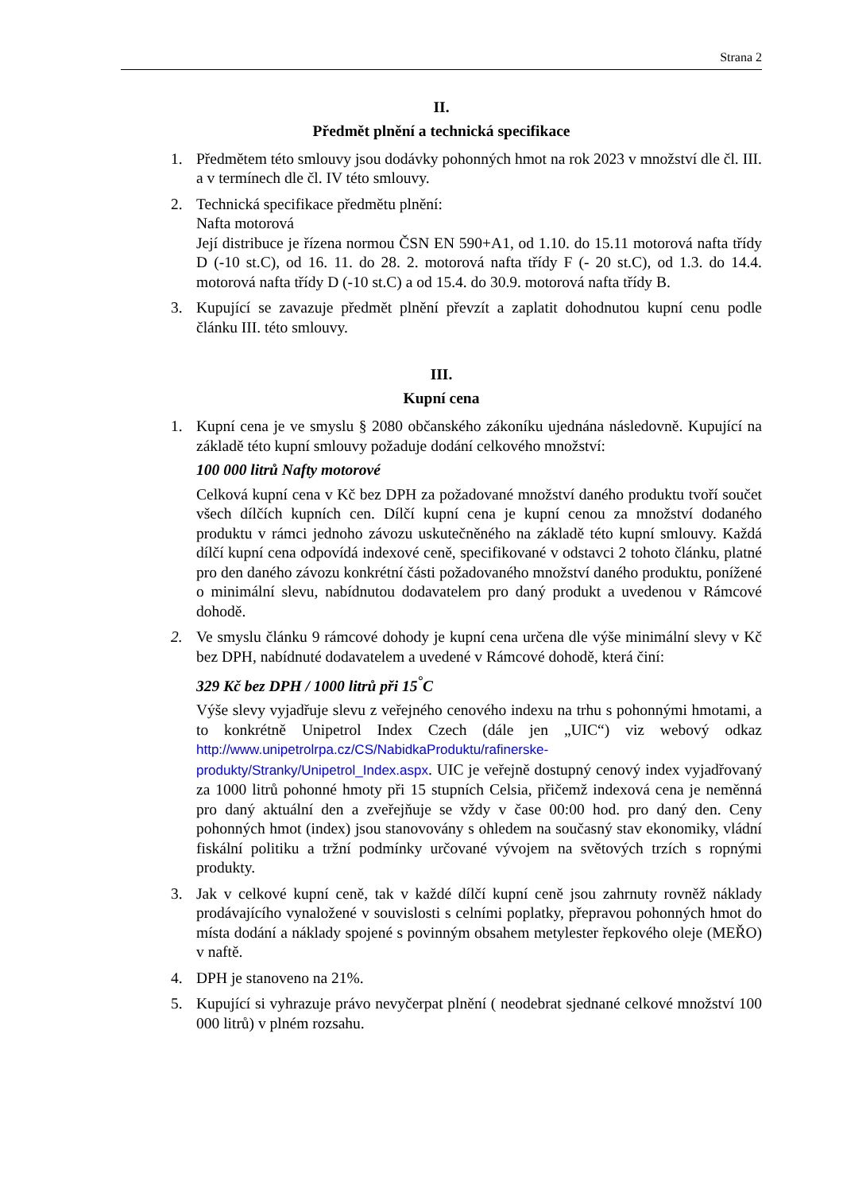Strana 2
II.
Předmět plnění a technická specifikace
1. Předmětem této smlouvy jsou dodávky pohonných hmot na rok 2023 v množství dle čl. III. a v termínech dle čl. IV této smlouvy.
2. Technická specifikace předmětu plnění:
Nafta motorová
Její distribuce je řízena normou ČSN EN 590+A1, od 1.10. do 15.11 motorová nafta třídy D (-10 st.C), od 16. 11. do 28. 2. motorová nafta třídy F (- 20 st.C), od 1.3. do 14.4. motorová nafta třídy D (-10 st.C) a od 15.4. do 30.9. motorová nafta třídy B.
3. Kupující se zavazuje předmět plnění převzít a zaplatit dohodnutou kupní cenu podle článku III. této smlouvy.
III.
Kupní cena
1. Kupní cena je ve smyslu § 2080 občanského zákoníku ujednána následovně. Kupující na základě této kupní smlouvy požaduje dodání celkového množství:
100 000 litrů Nafty motorové
Celková kupní cena v Kč bez DPH za požadované množství daného produktu tvoří součet všech dílčích kupních cen. Dílčí kupní cena je kupní cenou za množství dodaného produktu v rámci jednoho závozu uskutečněného na základě této kupní smlouvy. Každá dílčí kupní cena odpovídá indexové ceně, specifikované v odstavci 2 tohoto článku, platné pro den daného závozu konkrétní části požadovaného množství daného produktu, ponížené o minimální slevu, nabídnutou dodavatelem pro daný produkt a uvedenou v Rámcové dohodě.
2. Ve smyslu článku 9 rámcové dohody je kupní cena určena dle výše minimální slevy v Kč bez DPH, nabídnuté dodavatelem a uvedené v Rámcové dohodě, která činí:
329 Kč bez DPH / 1000 litrů při 15<sup>°</sup>C
Výše slevy vyjadřuje slevu z veřejného cenového indexu na trhu s pohonnými hmotami, a to konkrétně Unipetrol Index Czech (dále jen „UIC“) viz webový odkaz http://www.unipetrolrpa.cz/CS/NabidkaProduktu/rafinerske-produkty/Stranky/Unipetrol_Index.aspx. UIC je veřejně dostupný cenový index vyjadřovaný za 1000 litrů pohonné hmoty při 15 stupních Celsia, přičemž indexová cena je neměnná pro daný aktuální den a zveřejňuje se vždy v čase 00:00 hod. pro daný den. Ceny pohonných hmot (index) jsou stanovovány s ohledem na současný stav ekonomiky, vládní fiskální politiku a tržní podmínky určované vývojem na světových trzích s ropnými produkty.
3. Jak v celkové kupní ceně, tak v každé dílčí kupní ceně jsou zahrnuty rovněž náklady prodávajícího vynaložené v souvislosti s celními poplatky, přepravou pohonných hmot do místa dodání a náklady spojené s povinným obsahem metylester řepkového oleje (MEŘO) v naftě.
4. DPH je stanoveno na 21%.
5. Kupující si vyhrazuje právo nevyčerpat plnění ( neodebrat sjednané celkové množství 100 000 litrů) v plném rozsahu.